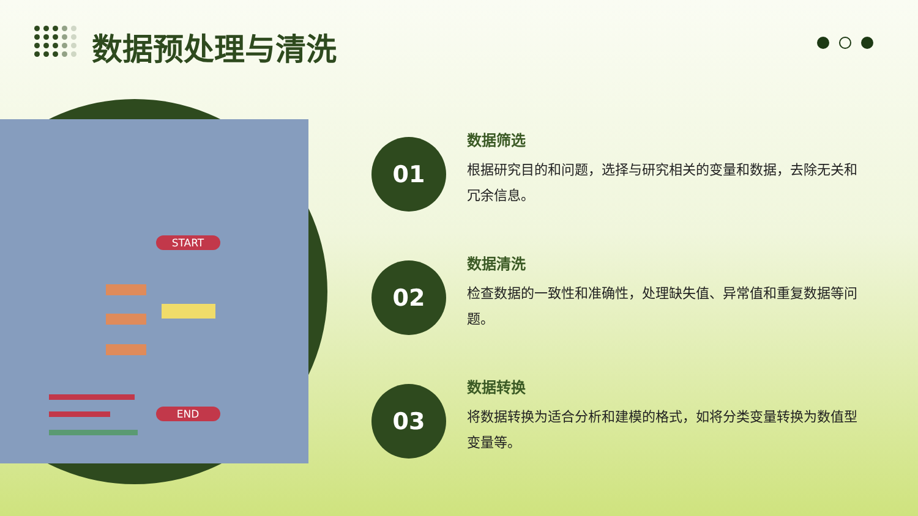数据预处理与清洗
START
END
01
数据筛选
根据研究目的和问题，选择与研究相关的变量和数据，去除无关和冗余信息。
02
数据清洗
检查数据的一致性和准确性，处理缺失值、异常值和重复数据等问题。
03
数据转换
将数据转换为适合分析和建模的格式，如将分类变量转换为数值型变量等。